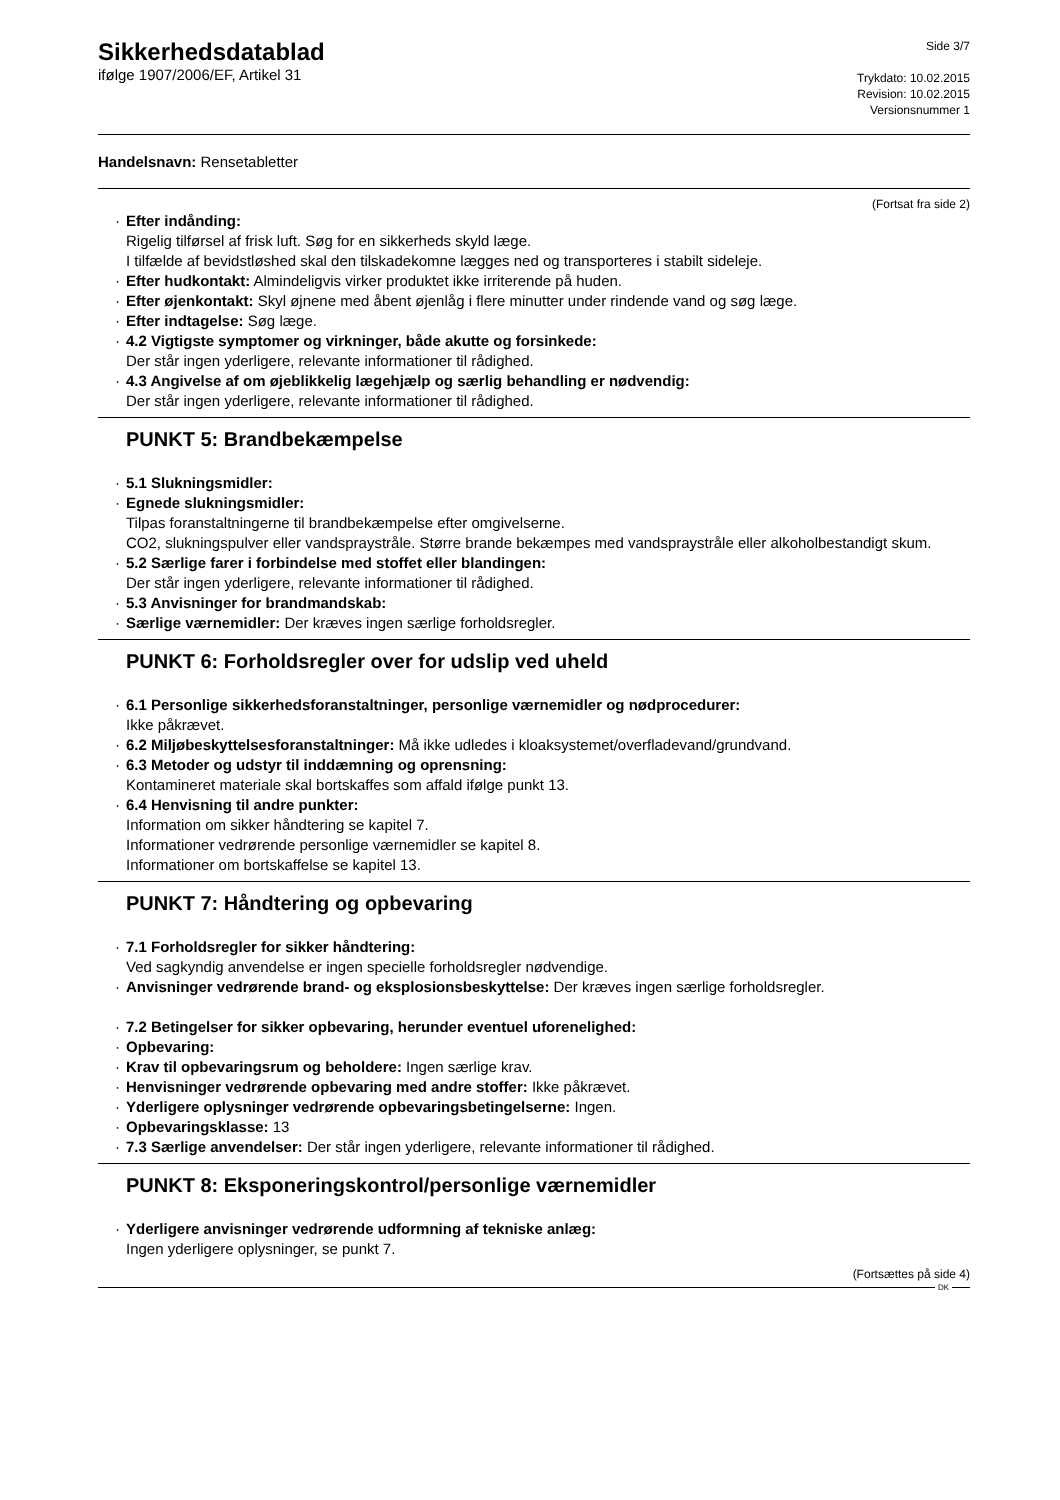Sikkerhedsdatablad
ifølge 1907/2006/EF, Artikel 31
Side 3/7
Trykdato: 10.02.2015
Revision: 10.02.2015
Versionsnummer 1
Handelsnavn: Rensetabletter
(Fortsat fra side 2)
· Efter indånding:
Rigelig tilførsel af frisk luft. Søg for en sikkerheds skyld læge.
I tilfælde af bevidstløshed skal den tilskadekomne lægges ned og transporteres i stabilt sideleje.
· Efter hudkontakt: Almindeligvis virker produktet ikke irriterende på huden.
· Efter øjenkontakt: Skyl øjnene med åbent øjenlåg i flere minutter under rindende vand og søg læge.
· Efter indtagelse: Søg læge.
· 4.2 Vigtigste symptomer og virkninger, både akutte og forsinkede:
Der står ingen yderligere, relevante informationer til rådighed.
· 4.3 Angivelse af om øjeblikkelig lægehjælp og særlig behandling er nødvendig:
Der står ingen yderligere, relevante informationer til rådighed.
PUNKT 5: Brandbekæmpelse
· 5.1 Slukningsmidler:
· Egnede slukningsmidler:
Tilpas foranstaltningerne til brandbekæmpelse efter omgivelserne.
CO2, slukningspulver eller vandspraystråle. Større brande bekæmpes med vandspraystråle eller alkoholbestandigt skum.
· 5.2 Særlige farer i forbindelse med stoffet eller blandingen:
Der står ingen yderligere, relevante informationer til rådighed.
· 5.3 Anvisninger for brandmandskab:
· Særlige værnemidler: Der kræves ingen særlige forholdsregler.
PUNKT 6: Forholdsregler over for udslip ved uheld
· 6.1 Personlige sikkerhedsforanstaltninger, personlige værnemidler og nødprocedurer:
Ikke påkrævet.
· 6.2 Miljøbeskyttelsesforanstaltninger: Må ikke udledes i kloaksystemet/overfladevand/grundvand.
· 6.3 Metoder og udstyr til inddæmning og oprensning:
Kontamineret materiale skal bortskaffes som affald ifølge punkt 13.
· 6.4 Henvisning til andre punkter:
Information om sikker håndtering se kapitel 7.
Informationer vedrørende personlige værnemidler se kapitel 8.
Informationer om bortskaffelse se kapitel 13.
PUNKT 7: Håndtering og opbevaring
· 7.1 Forholdsregler for sikker håndtering:
Ved sagkyndig anvendelse er ingen specielle forholdsregler nødvendige.
· Anvisninger vedrørende brand- og eksplosionsbeskyttelse: Der kræves ingen særlige forholdsregler.
· 7.2 Betingelser for sikker opbevaring, herunder eventuel uforenelighed:
· Opbevaring:
· Krav til opbevaringsrum og beholdere: Ingen særlige krav.
· Henvisninger vedrørende opbevaring med andre stoffer: Ikke påkrævet.
· Yderligere oplysninger vedrørende opbevaringsbetingelserne: Ingen.
· Opbevaringsklasse: 13
· 7.3 Særlige anvendelser: Der står ingen yderligere, relevante informationer til rådighed.
PUNKT 8: Eksponeringskontrol/personlige værnemidler
· Yderligere anvisninger vedrørende udformning af tekniske anlæg:
Ingen yderligere oplysninger, se punkt 7.
(Fortsættes på side 4)
DK